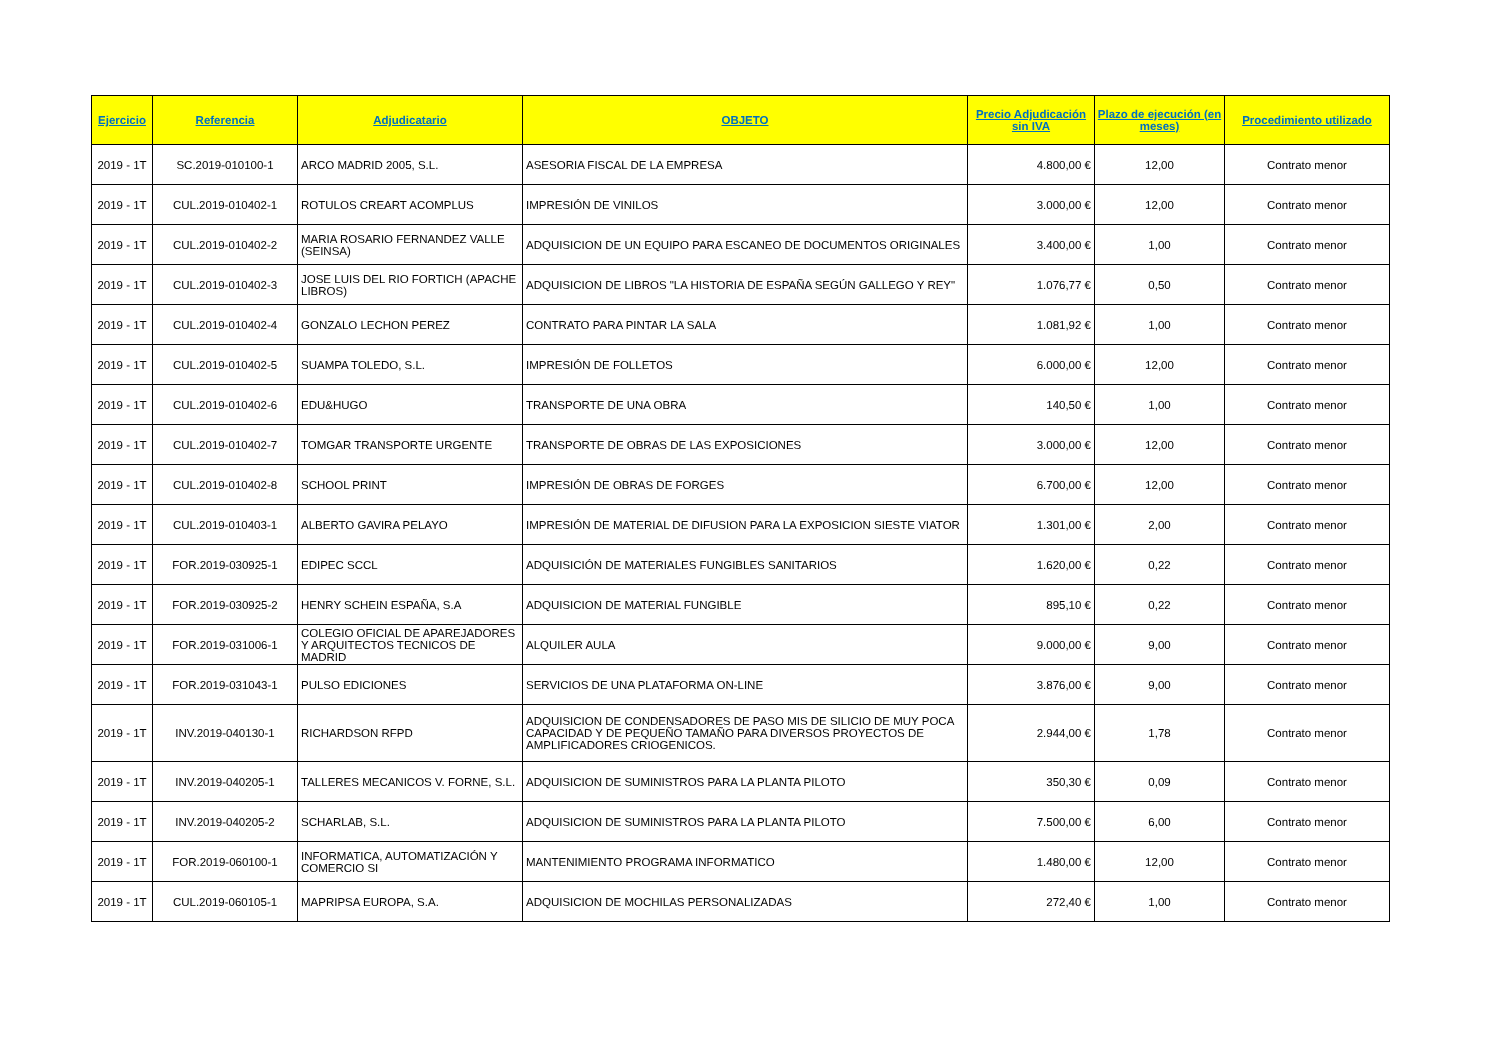| Ejercicio | Referencia | Adjudicatario | OBJETO | Precio Adjudicación sin IVA | Plazo de ejecución (en meses) | Procedimiento utilizado |
| --- | --- | --- | --- | --- | --- | --- |
| 2019 - 1T | SC.2019-010100-1 | ARCO MADRID 2005, S.L. | ASESORIA FISCAL DE LA EMPRESA | 4.800,00 € | 12,00 | Contrato menor |
| 2019 - 1T | CUL.2019-010402-1 | ROTULOS CREART ACOMPLUS | IMPRESIÓN DE VINILOS | 3.000,00 € | 12,00 | Contrato menor |
| 2019 - 1T | CUL.2019-010402-2 | MARIA ROSARIO FERNANDEZ VALLE (SEINSA) | ADQUISICION DE UN EQUIPO PARA ESCANEO DE DOCUMENTOS ORIGINALES | 3.400,00 € | 1,00 | Contrato menor |
| 2019 - 1T | CUL.2019-010402-3 | JOSE LUIS DEL RIO FORTICH (APACHE LIBROS) | ADQUISICION DE LIBROS "LA HISTORIA DE ESPAÑA SEGÚN GALLEGO Y REY" | 1.076,77 € | 0,50 | Contrato menor |
| 2019 - 1T | CUL.2019-010402-4 | GONZALO LECHON PEREZ | CONTRATO PARA PINTAR LA SALA | 1.081,92 € | 1,00 | Contrato menor |
| 2019 - 1T | CUL.2019-010402-5 | SUAMPA TOLEDO, S.L. | IMPRESIÓN DE FOLLETOS | 6.000,00 € | 12,00 | Contrato menor |
| 2019 - 1T | CUL.2019-010402-6 | EDU&HUGO | TRANSPORTE DE UNA OBRA | 140,50 € | 1,00 | Contrato menor |
| 2019 - 1T | CUL.2019-010402-7 | TOMGAR TRANSPORTE URGENTE | TRANSPORTE DE OBRAS DE LAS EXPOSICIONES | 3.000,00 € | 12,00 | Contrato menor |
| 2019 - 1T | CUL.2019-010402-8 | SCHOOL PRINT | IMPRESIÓN DE OBRAS DE FORGES | 6.700,00 € | 12,00 | Contrato menor |
| 2019 - 1T | CUL.2019-010403-1 | ALBERTO GAVIRA PELAYO | IMPRESIÓN DE MATERIAL DE DIFUSION PARA LA EXPOSICION SIESTE VIATOR | 1.301,00 € | 2,00 | Contrato menor |
| 2019 - 1T | FOR.2019-030925-1 | EDIPEC SCCL | ADQUISICIÓN DE MATERIALES FUNGIBLES SANITARIOS | 1.620,00 € | 0,22 | Contrato menor |
| 2019 - 1T | FOR.2019-030925-2 | HENRY SCHEIN ESPAÑA, S.A | ADQUISICION DE MATERIAL FUNGIBLE | 895,10 € | 0,22 | Contrato menor |
| 2019 - 1T | FOR.2019-031006-1 | COLEGIO OFICIAL DE APAREJADORES Y ARQUITECTOS TECNICOS DE MADRID | ALQUILER AULA | 9.000,00 € | 9,00 | Contrato menor |
| 2019 - 1T | FOR.2019-031043-1 | PULSO EDICIONES | SERVICIOS DE UNA PLATAFORMA ON-LINE | 3.876,00 € | 9,00 | Contrato menor |
| 2019 - 1T | INV.2019-040130-1 | RICHARDSON RFPD | ADQUISICION DE CONDENSADORES DE PASO MIS DE SILICIO DE MUY POCA CAPACIDAD Y DE PEQUEÑO TAMAÑO PARA DIVERSOS PROYECTOS DE AMPLIFICADORES CRIOGENICOS. | 2.944,00 € | 1,78 | Contrato menor |
| 2019 - 1T | INV.2019-040205-1 | TALLERES MECANICOS V. FORNE, S.L. | ADQUISICION DE SUMINISTROS PARA LA PLANTA PILOTO | 350,30 € | 0,09 | Contrato menor |
| 2019 - 1T | INV.2019-040205-2 | SCHARLAB, S.L. | ADQUISICION DE SUMINISTROS PARA LA PLANTA PILOTO | 7.500,00 € | 6,00 | Contrato menor |
| 2019 - 1T | FOR.2019-060100-1 | INFORMATICA, AUTOMATIZACIÓN Y COMERCIO SI | MANTENIMIENTO PROGRAMA INFORMATICO | 1.480,00 € | 12,00 | Contrato menor |
| 2019 - 1T | CUL.2019-060105-1 | MAPRIPSA EUROPA, S.A. | ADQUISICION DE MOCHILAS PERSONALIZADAS | 272,40 € | 1,00 | Contrato menor |